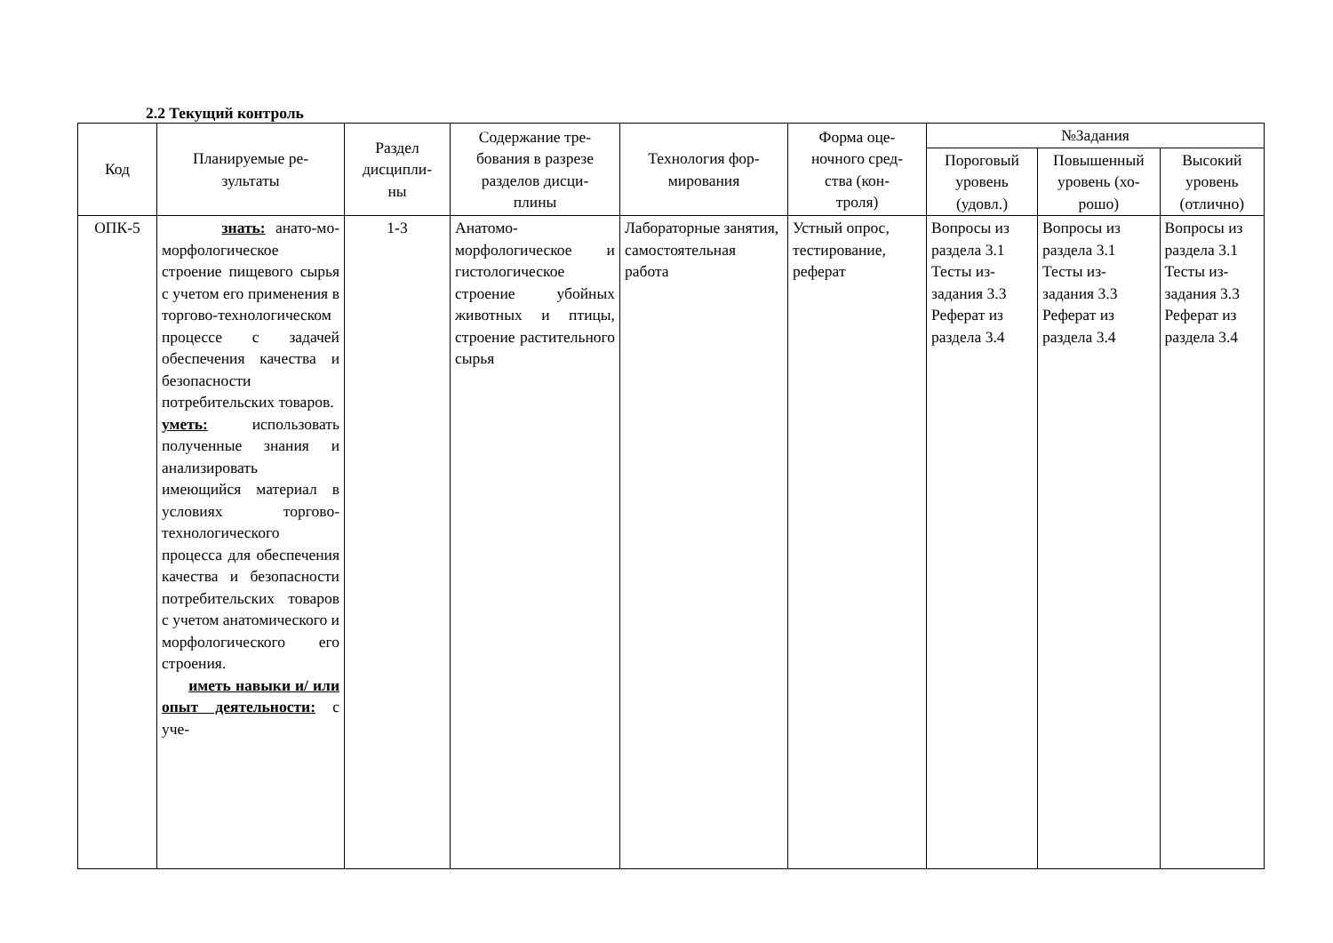2.2 Текущий контроль
| Код | Планируемые ре- зультаты | Раздел дисципли- ны | Содержание тре- бования в разрезе разделов дисци- плины | Технология фор- мирования | Форма оце- ночного сред- ства (кон- троля) | №Задания | | |
| --- | --- | --- | --- | --- | --- | --- | --- | --- |
| | | | | | | Пороговый уровень (удовл.) | Повышенный уровень (хо- рошо) | Высокий уровень (отлично) |
| ОПК-5 | знать: анато-мо-морфологическое строение пищевого сырья с учетом его применения в торгово-технологическом процессе с задачей обеспечения качества и безопасности потребительских товаров. уметь: использовать полученные знания и анализировать имеющийся материал в условиях торгово-технологического процесса для обеспечения качества и безопасности потребительских товаров с учетом анатомического и морфологического его строения. иметь навыки и/ или опыт деятельности: с уче- | 1-3 | Анатомо-морфологическое и гистологическое строение убойных животных и птицы, строение растительного сырья | Лабораторные занятия, самостоятельная работа | Устный опрос, тестирование, реферат | Вопросы из раздела 3.1 Тесты из-задания 3.3 Реферат из раздела 3.4 | Вопросы из раздела 3.1 Тесты из-задания 3.3 Реферат из раздела 3.4 | Вопросы из раздела 3.1 Тесты из-задания 3.3 Реферат из раздела 3.4 |